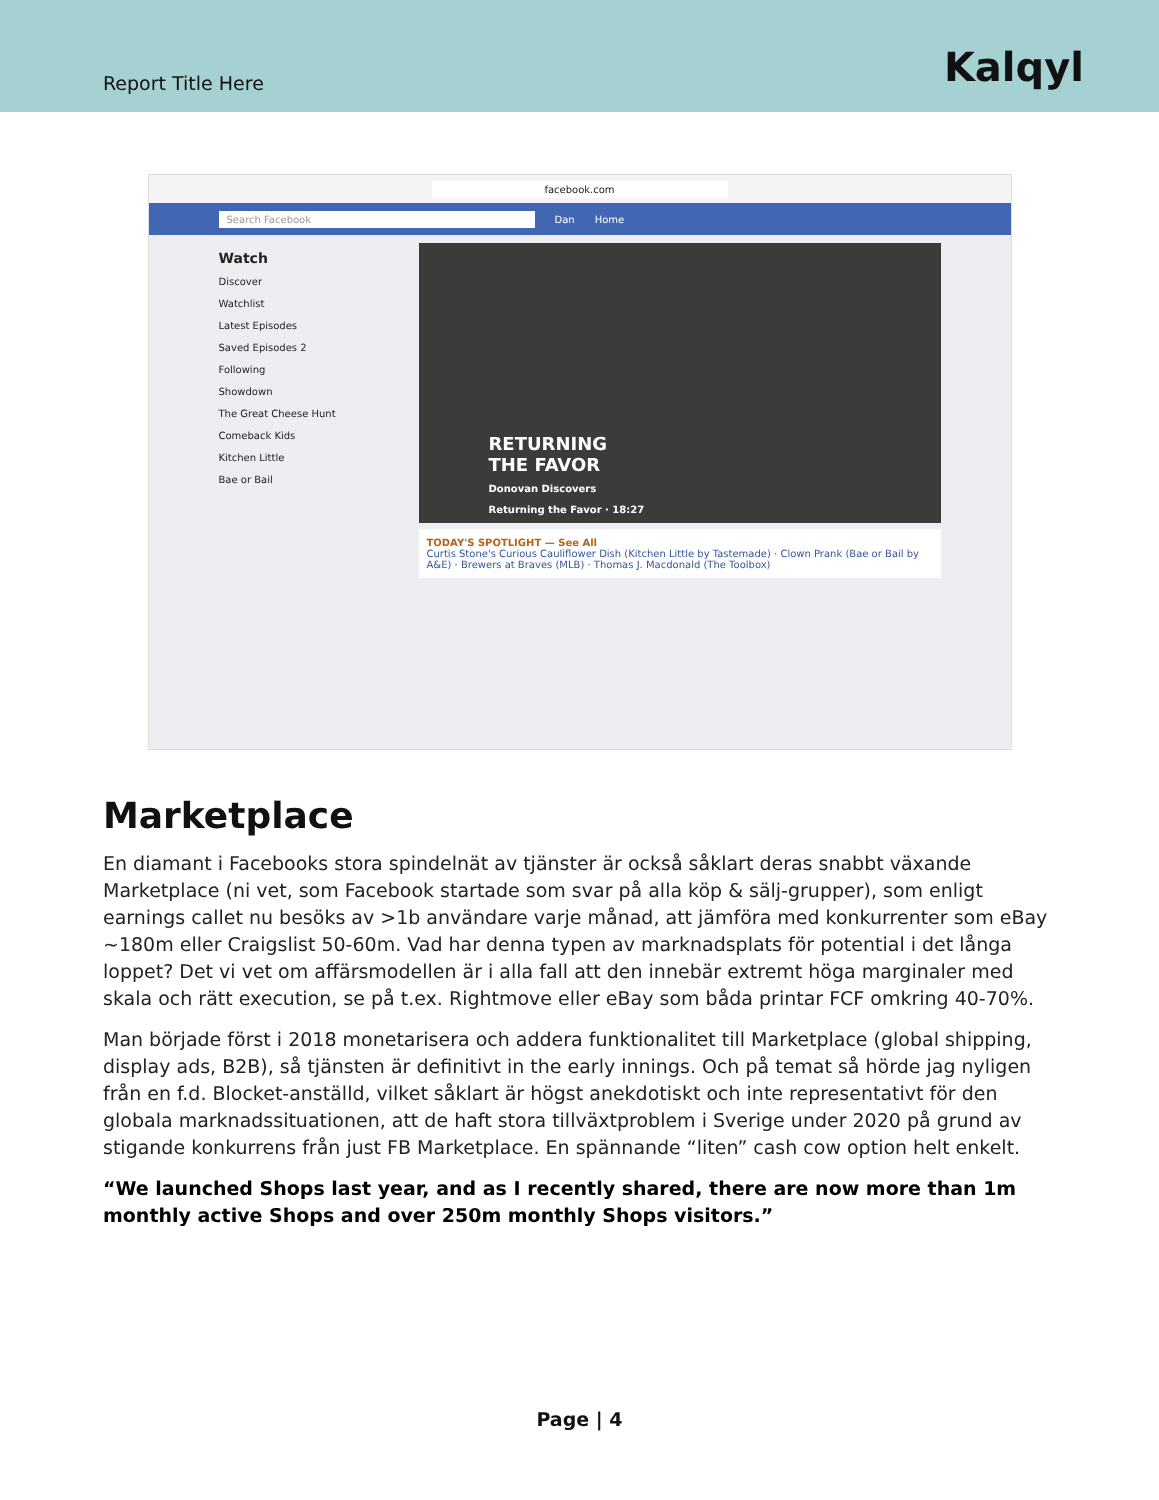Report Title Here
Kalqyl
facebook.com
Search Facebook Dan Home
Watch
Discover
Watchlist
Latest Episodes
Saved Episodes 2
Following
Showdown
The Great Cheese Hunt
Comeback Kids
Kitchen Little
Bae or Bail
RETURNING
THE FAVOR
Donovan Discovers
Returning the Favor · 18:27
TODAY'S SPOTLIGHT — See All
Curtis Stone's Curious Cauliflower Dish (Kitchen Little by Tastemade) · Clown Prank (Bae or Bail by A&E) · Brewers at Braves (MLB) · Thomas J. Macdonald (The Toolbox)
Marketplace
En diamant i Facebooks stora spindelnät av tjänster är också såklart deras snabbt växande Marketplace (ni vet, som Facebook startade som svar på alla köp & sälj-grupper), som enligt earnings callet nu besöks av >1b användare varje månad, att jämföra med konkurrenter som eBay ~180m eller Craigslist 50-60m. Vad har denna typen av marknadsplats för potential i det långa loppet? Det vi vet om affärsmodellen är i alla fall att den innebär extremt höga marginaler med skala och rätt execution, se på t.ex. Rightmove eller eBay som båda printar FCF omkring 40-70%.
Man började först i 2018 monetarisera och addera funktionalitet till Marketplace (global shipping, display ads, B2B), så tjänsten är definitivt in the early innings. Och på temat så hörde jag nyligen från en f.d. Blocket-anställd, vilket såklart är högst anekdotiskt och inte representativt för den globala marknadssituationen, att de haft stora tillväxtproblem i Sverige under 2020 på grund av stigande konkurrens från just FB Marketplace. En spännande “liten” cash cow option helt enkelt.
“We launched Shops last year, and as I recently shared, there are now more than 1m monthly active Shops and over 250m monthly Shops visitors.”
Page | 4